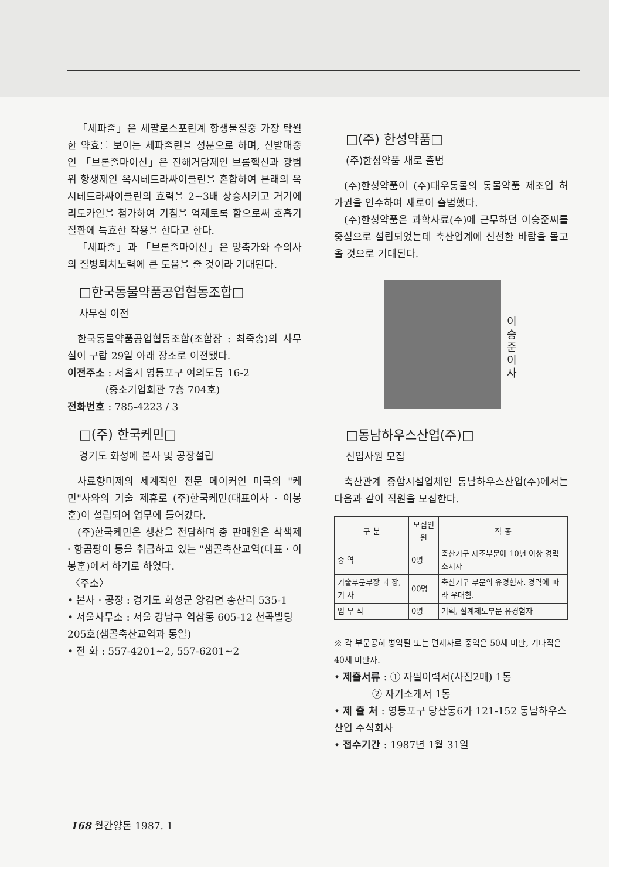「세파졸」은 세팔로스포린계 항생물질중 가장 탁월한 약효를 보이는 세파졸린을 성분으로 하며, 신발매중인 「브론졸마이신」은 진해거담제인 브롬헥신과 광범위 항생제인 옥시테트라싸이클린을 혼합하여 본래의 옥시테트라싸이클린의 효력을 2~3배 상승시키고 거기에 리도카인을 첨가하여 기침을 억제토록 함으로써 호흡기 질환에 특효한 작용을 한다고 한다.
「세파졸」과 「브론졸마이신」은 양축가와 수의사의 질병퇴치노력에 큰 도움을 줄 것이라 기대된다.
□한국동물약품공업협동조합□
사무실 이전
한국동물약품공업협동조합(조합장 : 최죽송)의 사무실이 구랍 29일 아래 장소로 이전됐다.
이전주소 : 서울시 영등포구 여의도동 16-2
(중소기업회관 7층 704호)
전화번호 : 785-4223 / 3
□(주) 한국케민□
경기도 화성에 본사 및 공장설립
사료향미제의 세계적인 전문 메이커인 미국의 "케민"사와의 기술 제휴로 (주)한국케민(대표이사 · 이봉훈)이 설립되어 업무에 들어갔다.
(주)한국케민은 생산을 전담하며 총 판매원은 착색제 · 항곰팡이 등을 취급하고 있는 "샘골축산교역(대표 · 이봉훈)에서 하기로 하였다.
〈주소〉
• 본사 · 공장 : 경기도 화성군 양감면 송산리 535-1
• 서울사무소 : 서울 강남구 역삼동 605-12 천곡빌딩 205호(샘골축산교역과 동일)
• 전 화 : 557-4201~2, 557-6201~2
□(주) 한성약품□
(주)한성약품 새로 출범
(주)한성약품이 (주)태우동물의 동물약품 제조업 허가권을 인수하여 새로이 출범했다.
(주)한성약품은 과학사료(주)에 근무하던 이승준씨를 중심으로 설립되었는데 축산업계에 신선한 바람을 몰고올 것으로 기대된다.
이승준 이사
□동남하우스산업(주)□
신입사원 모집
축산관계 종합시설업체인 동남하우스산업(주)에서는 다음과 같이 직원을 모집한다.
| 구 분 | 모집인원 | 직 종 |
| --- | --- | --- |
| 중 역 | 0명 | 축산기구 제조부문에 10년 이상 경력 소지자 |
| 기술부문부장 과 장, 기 사 | 00명 | 축산기구 부문의 유경험자. 경력에 따라 우대함. |
| 업 무 직 | 0명 | 기획, 설계제도부문 유경험자 |
※ 각 부문공히 병역필 또는 면제자로 중역은 50세 미만, 기타직은 40세 미만자.
• 제출서류 : ① 자필이력서(사진2매) 1통
② 자기소개서 1통
• 제 출 처 : 영등포구 당산동6가 121-152 동남하우스산업 주식회사
• 접수기간 : 1987년 1월 31일
168 월간양돈 1987. 1